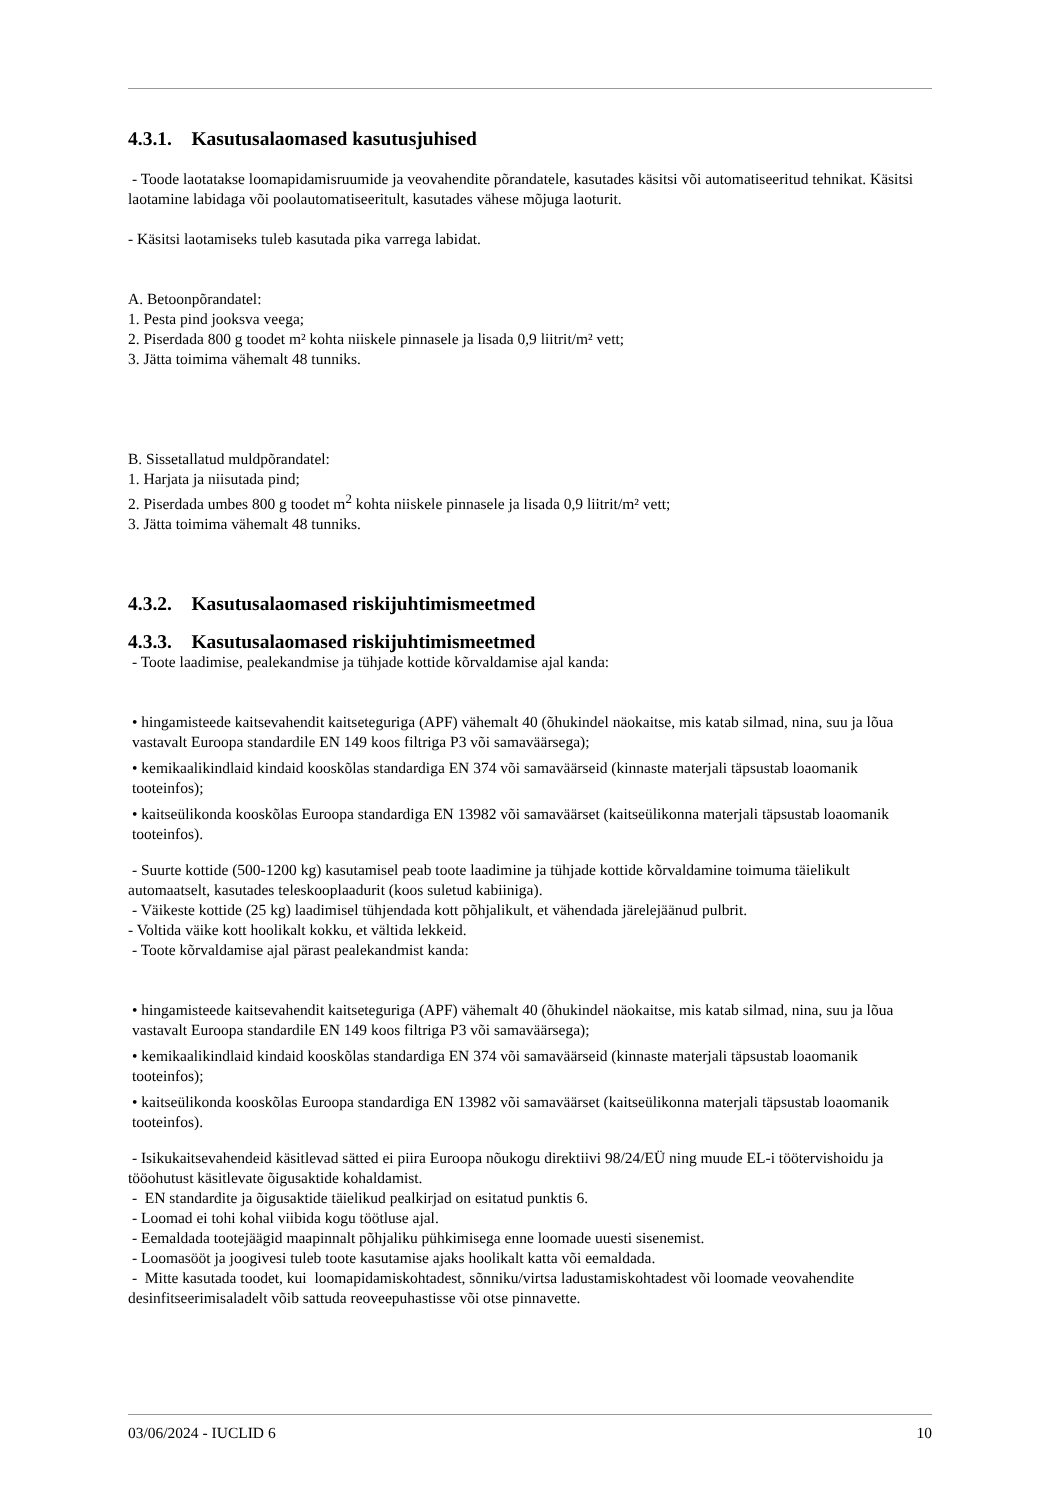4.3.1. Kasutusalaomased kasutusjuhised
- Toode laotatakse loomapidamisruumide ja veovahendite põrandatele, kasutades käsitsi või automatiseeritud tehnikat. Käsitsi laotamine labidaga või poolautomatiseeritult, kasutades vähese mõjuga laoturit.
- Käsitsi laotamiseks tuleb kasutada pika varrega labidat.
A. Betoonpõrandatel:
1. Pesta pind jooksva veega;
2. Piserdada 800 g toodet m² kohta niiskele pinnasele ja lisada 0,9 liitrit/m² vett;
3. Jätta toimima vähemalt 48 tunniks.
B. Sissetallatud muldpõrandatel:
1. Harjata ja niisutada pind;
2. Piserdada umbes 800 g toodet m<sup>2</sup> kohta niiskele pinnasele ja lisada 0,9 liitrit/m² vett;
3. Jätta toimima vähemalt 48 tunniks.
4.3.2. Kasutusalaomased riskijuhtimismeetmed
4.3.3. Kasutusalaomased riskijuhtimismeetmed
- Toote laadimise, pealekandmise ja tühjade kottide kõrvaldamise ajal kanda:
• hingamisteede kaitsevahendit kaitseteguriga (APF) vähemalt 40 (õhukindel näokaitse, mis katab silmad, nina, suu ja lõua vastavalt Euroopa standardile EN 149 koos filtriga P3 või samaväärsega);
• kemikaalikindlaid kindaid kooskõlas standardiga EN 374 või samaväärseid (kinnaste materjali täpsustab loaomanik tooteinfos);
• kaitseülikonda kooskõlas Euroopa standardiga EN 13982 või samaväärset (kaitseülikonna materjali täpsustab loaomanik tooteinfos).
- Suurte kottide (500-1200 kg) kasutamisel peab toote laadimine ja tühjade kottide kõrvaldamine toimuma täielikult automaatselt, kasutades teleskooplaadurit (koos suletud kabiiniga).
- Väikeste kottide (25 kg) laadimisel tühjendada kott põhjalikult, et vähendada järelejäänud pulbrit.
- Voltida väike kott hoolikalt kokku, et vältida lekkeid.
- Toote kõrvaldamise ajal pärast pealekandmist kanda:
• hingamisteede kaitsevahendit kaitseteguriga (APF) vähemalt 40 (õhukindel näokaitse, mis katab silmad, nina, suu ja lõua vastavalt Euroopa standardile EN 149 koos filtriga P3 või samaväärsega);
• kemikaalikindlaid kindaid kooskõlas standardiga EN 374 või samaväärseid (kinnaste materjali täpsustab loaomanik tooteinfos);
• kaitseülikonda kooskõlas Euroopa standardiga EN 13982 või samaväärset (kaitseülikonna materjali täpsustab loaomanik tooteinfos).
- Isikukaitsevahendeid käsitlevad sätted ei piira Euroopa nõukogu direktiivi 98/24/EÜ ning muude EL-i töötervishoidu ja tööohutust käsitlevate õigusaktide kohaldamist.
- EN standardite ja õigusaktide täielikud pealkirjad on esitatud punktis 6.
- Loomad ei tohi kohal viibida kogu töötluse ajal.
- Eemaldada tootejäägid maapinnalt põhjaliku pühkimisega enne loomade uuesti sisenemist.
- Loomasööt ja joogivesi tuleb toote kasutamise ajaks hoolikalt katta või eemaldada.
- Mitte kasutada toodet, kui loomapidamiskohtadest, sõnniku/virtsa ladustamiskohtadest või loomade veovahendite desinfitseerimisaladelt võib sattuda reoveepuhastisse või otse pinnavette.
03/06/2024 - IUCLID 6 10